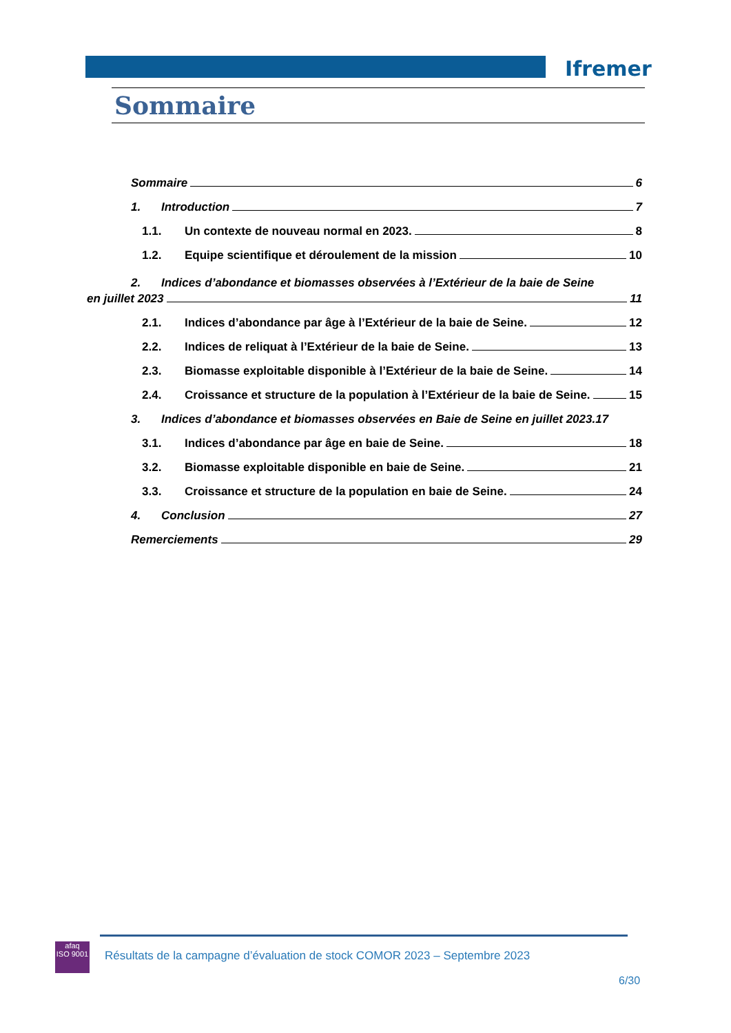Ifremer
Sommaire
Sommaire 6
1. Introduction 7
1.1. Un contexte de nouveau normal en 2023. 8
1.2. Equipe scientifique et déroulement de la mission 10
2. Indices d’abondance et biomasses observées à l’Extérieur de la baie de Seine
en juillet 2023 11
2.1. Indices d’abondance par âge à l’Extérieur de la baie de Seine. 12
2.2. Indices de reliquat à l’Extérieur de la baie de Seine. 13
2.3. Biomasse exploitable disponible à l’Extérieur de la baie de Seine. 14
2.4. Croissance et structure de la population à l’Extérieur de la baie de Seine. 15
3. Indices d’abondance et biomasses observées en Baie de Seine en juillet 2023.17
3.1. Indices d’abondance par âge en baie de Seine. 18
3.2. Biomasse exploitable disponible en baie de Seine. 21
3.3. Croissance et structure de la population en baie de Seine. 24
4. Conclusion 27
Remerciements 29
afaq
ISO 9001
Résultats de la campagne d’évaluation de stock COMOR 2023 – Septembre 2023
6/30